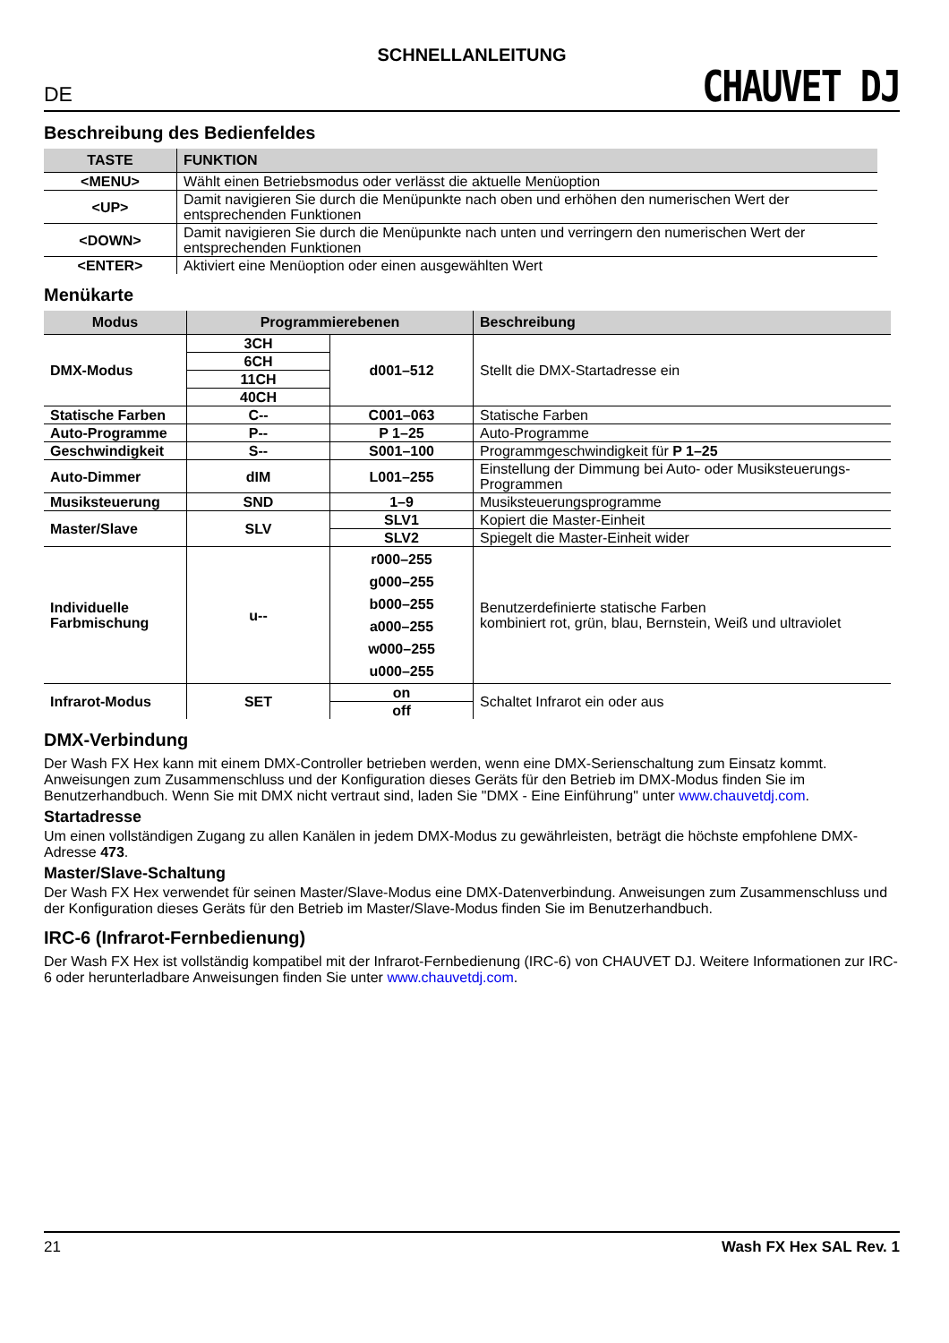SCHNELLANLEITUNG
DE CHAUVET DJ
Beschreibung des Bedienfeldes
| TASTE | FUNKTION |
| --- | --- |
| <MENU> | Wählt einen Betriebsmodus oder verlässt die aktuelle Menüoption |
| <UP> | Damit navigieren Sie durch die Menüpunkte nach oben und erhöhen den numerischen Wert der entsprechenden Funktionen |
| <DOWN> | Damit navigieren Sie durch die Menüpunkte nach unten und verringern den numerischen Wert der entsprechenden Funktionen |
| <ENTER> | Aktiviert eine Menüoption oder einen ausgewählten Wert |
Menükarte
| Modus | Programmierebenen | | Beschreibung |
| --- | --- | --- | --- |
| DMX-Modus | 3CH | d001–512 | Stellt die DMX-Startadresse ein |
| | 6CH | | |
| | 11CH | | |
| | 40CH | | |
| Statische Farben | C-- | C001–063 | Statische Farben |
| Auto-Programme | P-- | P 1–25 | Auto-Programme |
| Geschwindigkeit | S-- | S001–100 | Programmgeschwindigkeit für P 1–25 |
| Auto-Dimmer | dIM | L001–255 | Einstellung der Dimmung bei Auto- oder Musiksteuerungs-Programmen |
| Musiksteuerung | SND | 1–9 | Musiksteuerungsprogramme |
| Master/Slave | SLV | SLV1 | Kopiert die Master-Einheit |
| | | SLV2 | Spiegelt die Master-Einheit wider |
| Individuelle Farbmischung | u-- | r000–255 g000–255 b000–255 a000–255 w000–255 u000–255 | Benutzerdefinierte statische Farben kombiniert rot, grün, blau, Bernstein, Weiß und ultraviolet |
| Infrarot-Modus | SET | on | Schaltet Infrarot ein oder aus |
| | | off | |
DMX-Verbindung
Der Wash FX Hex kann mit einem DMX-Controller betrieben werden, wenn eine DMX-Serienschaltung zum Einsatz kommt. Anweisungen zum Zusammenschluss und der Konfiguration dieses Geräts für den Betrieb im DMX-Modus finden Sie im Benutzerhandbuch. Wenn Sie mit DMX nicht vertraut sind, laden Sie "DMX - Eine Einführung" unter www.chauvetdj.com.
Startadresse
Um einen vollständigen Zugang zu allen Kanälen in jedem DMX-Modus zu gewährleisten, beträgt die höchste empfohlene DMX-Adresse 473.
Master/Slave-Schaltung
Der Wash FX Hex verwendet für seinen Master/Slave-Modus eine DMX-Datenverbindung. Anweisungen zum Zusammenschluss und der Konfiguration dieses Geräts für den Betrieb im Master/Slave-Modus finden Sie im Benutzerhandbuch.
IRC-6 (Infrarot-Fernbedienung)
Der Wash FX Hex ist vollständig kompatibel mit der Infrarot-Fernbedienung (IRC-6) von CHAUVET DJ. Weitere Informationen zur IRC-6 oder herunterladbare Anweisungen finden Sie unter www.chauvetdj.com.
21 Wash FX Hex SAL Rev. 1